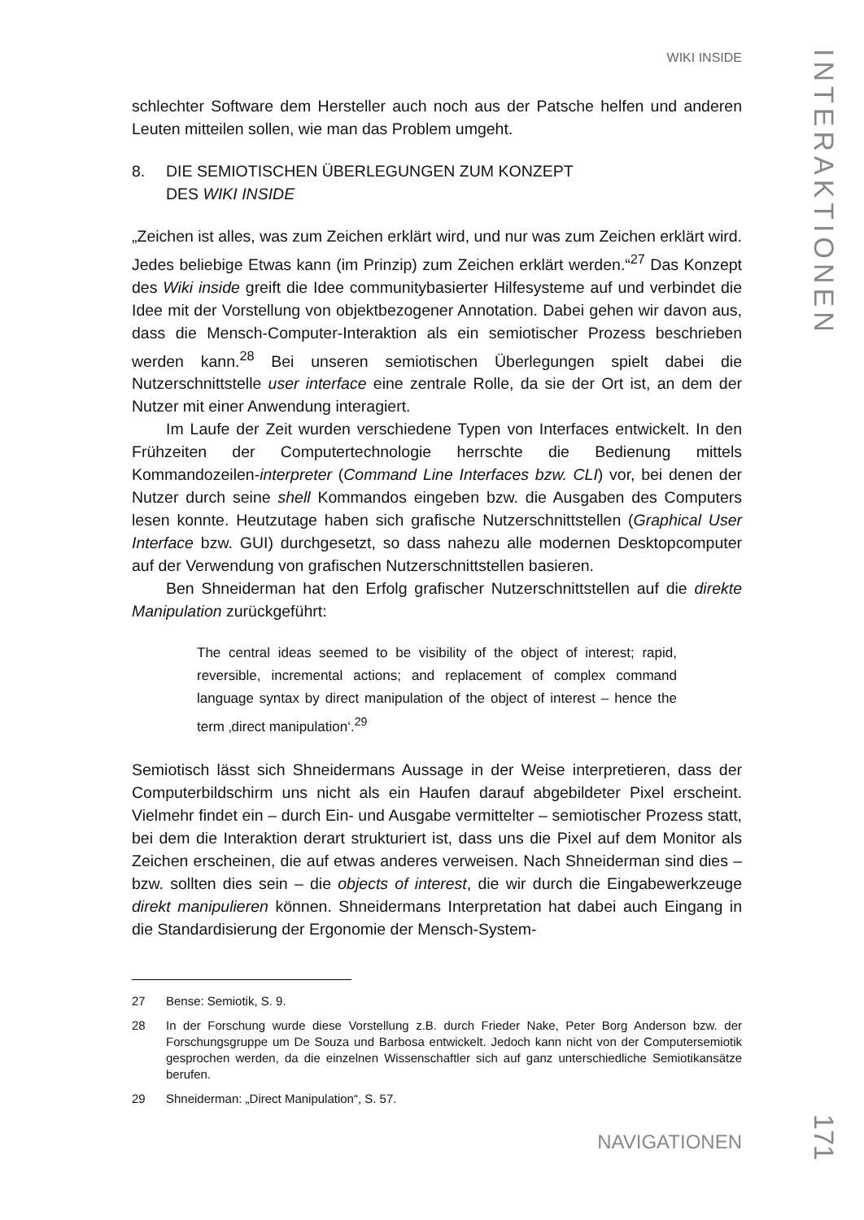WIKI INSIDE
INTERAKTIONEN
schlechter Software dem Hersteller auch noch aus der Patsche helfen und anderen Leuten mitteilen sollen, wie man das Problem umgeht.
8. DIE SEMIOTISCHEN ÜBERLEGUNGEN ZUM KONZEPT
DES WIKI INSIDE
„Zeichen ist alles, was zum Zeichen erklärt wird, und nur was zum Zeichen erklärt wird. Jedes beliebige Etwas kann (im Prinzip) zum Zeichen erklärt werden.“<sup>27</sup> Das Konzept des Wiki inside greift die Idee communitybasierter Hilfesysteme auf und verbindet die Idee mit der Vorstellung von objektbezogener Annotation. Dabei gehen wir davon aus, dass die Mensch-Computer-Interaktion als ein semiotischer Prozess beschrieben werden kann.<sup>28</sup> Bei unseren semiotischen Überlegungen spielt dabei die Nutzerschnittstelle user interface eine zentrale Rolle, da sie der Ort ist, an dem der Nutzer mit einer Anwendung interagiert.
Im Laufe der Zeit wurden verschiedene Typen von Interfaces entwickelt. In den Frühzeiten der Computertechnologie herrschte die Bedienung mittels Kommandozeilen-interpreter (Command Line Interfaces bzw. CLI) vor, bei denen der Nutzer durch seine shell Kommandos eingeben bzw. die Ausgaben des Computers lesen konnte. Heutzutage haben sich grafische Nutzerschnittstellen (Graphical User Interface bzw. GUI) durchgesetzt, so dass nahezu alle modernen Desktopcomputer auf der Verwendung von grafischen Nutzerschnittstellen basieren.
Ben Shneiderman hat den Erfolg grafischer Nutzerschnittstellen auf die direkte Manipulation zurückgeführt:
The central ideas seemed to be visibility of the object of interest; rapid, reversible, incremental actions; and replacement of complex command language syntax by direct manipulation of the object of interest – hence the term ‚direct manipulation‘.<sup>29</sup>
Semiotisch lässt sich Shneidermans Aussage in der Weise interpretieren, dass der Computerbildschirm uns nicht als ein Haufen darauf abgebildeter Pixel erscheint. Vielmehr findet ein – durch Ein- und Ausgabe vermittelter – semiotischer Prozess statt, bei dem die Interaktion derart strukturiert ist, dass uns die Pixel auf dem Monitor als Zeichen erscheinen, die auf etwas anderes verweisen. Nach Shneiderman sind dies – bzw. sollten dies sein – die objects of interest, die wir durch die Eingabewerkzeuge direkt manipulieren können. Shneidermans Interpretation hat dabei auch Eingang in die Standardisierung der Ergonomie der Mensch-System-
27 Bense: Semiotik, S. 9.
28 In der Forschung wurde diese Vorstellung z.B. durch Frieder Nake, Peter Borg Anderson bzw. der Forschungsgruppe um De Souza und Barbosa entwickelt. Jedoch kann nicht von der Computersemiotik gesprochen werden, da die einzelnen Wissenschaftler sich auf ganz unterschiedliche Semiotikansätze berufen.
29 Shneiderman: „Direct Manipulation“, S. 57.
NAVIGATIONEN
171